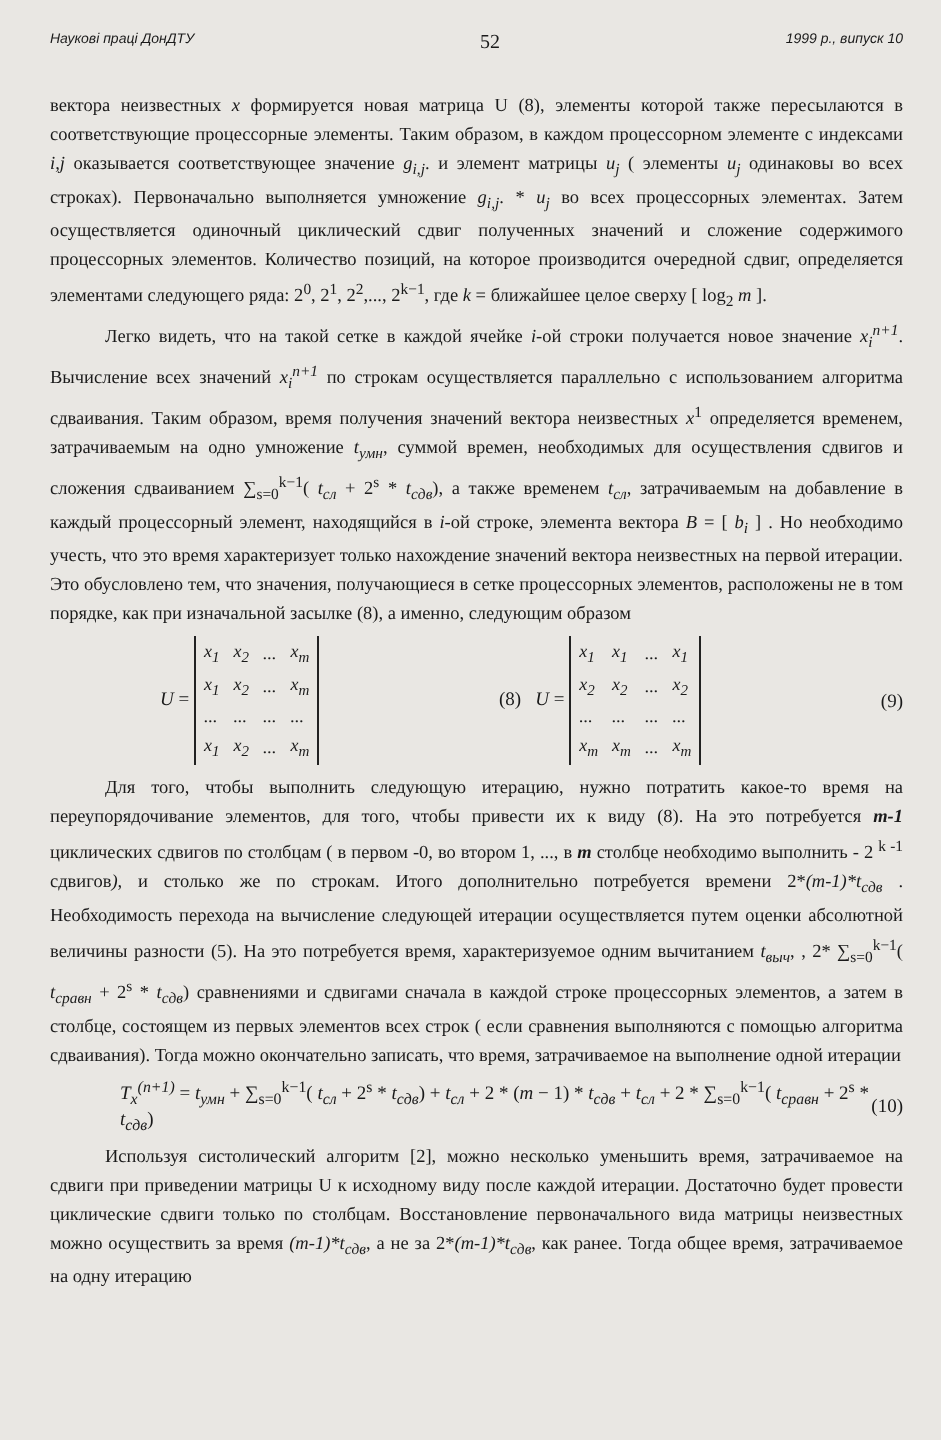Наукові праці ДонДТУ 52 1999 р., випуск 10
вектора неизвестных x формируется новая матрица U (8), элементы которой также пересылаются в соответствующие процессорные элементы. Таким образом, в каждом процессорном элементе с индексами i,j оказывается соответствующее значение g<sub>i,j</sub>. и элемент матрицы u<sub>j</sub> ( элементы u<sub>j</sub> одинаковы во всех строках). Первоначально выполняется умножение g<sub>i,j</sub>. * u<sub>j</sub> во всех процессорных элементах. Затем осуществляется одиночный циклический сдвиг полученных значений и сложение содержимого процессорных элементов. Количество позиций, на которое производится очередной сдвиг, определяется элементами следующего ряда: 2<sup>0</sup>, 2<sup>1</sup>, 2<sup>2</sup>,..., 2<sup>k−1</sup>, где k = ближайшее целое сверху [ log<sub>2</sub> m ].
Легко видеть, что на такой сетке в каждой ячейке i-ой строки получается новое значение x<sub>i</sub><sup>n+1</sup>. Вычисление всех значений x<sub>i</sub><sup>n+1</sup> по строкам осуществляется параллельно с использованием алгоритма сдваивания. Таким образом, время получения значений вектора неизвестных x<sup>1</sup> определяется временем, затрачиваемым на одно умножение t<sub>умн</sub>, суммой времен, необходимых для осуществления сдвигов и сложения сдваиванием ∑<sub>s=0</sub><sup>k−1</sup>( t<sub>сл</sub> + 2<sup>s</sup> * t<sub>сдв</sub>), а также временем t<sub>сл</sub>, затрачиваемым на добавление в каждый процессорный элемент, находящийся в i-ой строке, элемента вектора B = [ b<sub>i</sub> ] . Но необходимо учесть, что это время характеризует только нахождение значений вектора неизвестных на первой итерации. Это обусловлено тем, что значения, получающиеся в сетке процессорных элементов, расположены не в том порядке, как при изначальной засылке (8), а именно, следующим образом
U =
| x<sub>1</sub> | x<sub>2</sub> | ... | x<sub>m</sub> |
| x<sub>1</sub> | x<sub>2</sub> | ... | x<sub>m</sub> |
| ... | ... | ... | ... |
| x<sub>1</sub> | x<sub>2</sub> | ... | x<sub>m</sub> |
(8) U =
| x<sub>1</sub> | x<sub>1</sub> | ... | x<sub>1</sub> |
| x<sub>2</sub> | x<sub>2</sub> | ... | x<sub>2</sub> |
| ... | ... | ... | ... |
| x<sub>m</sub> | x<sub>m</sub> | ... | x<sub>m</sub> |
(9)
Для того, чтобы выполнить следующую итерацию, нужно потратить какое-то время на переупорядочивание элементов, для того, чтобы привести их к виду (8). На это потребуется m-1 циклических сдвигов по столбцам ( в первом -0, во втором 1, ..., в m столбце необходимо выполнить - 2 <sup>k -1</sup> сдвигов), и столько же по строкам. Итого дополнительно потребуется времени 2*(m-1)*t<sub>сдв</sub> . Необходимость перехода на вычисление следующей итерации осуществляется путем оценки абсолютной величины разности (5). На это потребуется время, характеризуемое одним вычитанием t<sub>выч</sub>, , 2* ∑<sub>s=0</sub><sup>k−1</sup>( t<sub>сравн</sub> + 2<sup>s</sup> * t<sub>сдв</sub>) сравнениями и сдвигами сначала в каждой строке процессорных элементов, а затем в столбце, состоящем из первых элементов всех строк ( если сравнения выполняются с помощью алгоритма сдваивания). Тогда можно окончательно записать, что время, затрачиваемое на выполнение одной итерации
T<sub>x</sub><sup>(n+1)</sup> = t<sub>умн</sub> + ∑<sub>s=0</sub><sup>k−1</sup>( t<sub>сл</sub> + 2<sup>s</sup> * t<sub>сдв</sub>) + t<sub>сл</sub> + 2 * (m − 1) * t<sub>сдв</sub> + t<sub>сл</sub> + 2 * ∑<sub>s=0</sub><sup>k−1</sup>( t<sub>сравн</sub> + 2<sup>s</sup> * t<sub>сдв</sub>) (10)
Используя систолический алгоритм [2], можно несколько уменьшить время, затрачиваемое на сдвиги при приведении матрицы U к исходному виду после каждой итерации. Достаточно будет провести циклические сдвиги только по столбцам. Восстановление первоначального вида матрицы неизвестных можно осуществить за время (m-1)*t<sub>сдв</sub>, а не за 2*(m-1)*t<sub>сдв</sub>, как ранее. Тогда общее время, затрачиваемое на одну итерацию